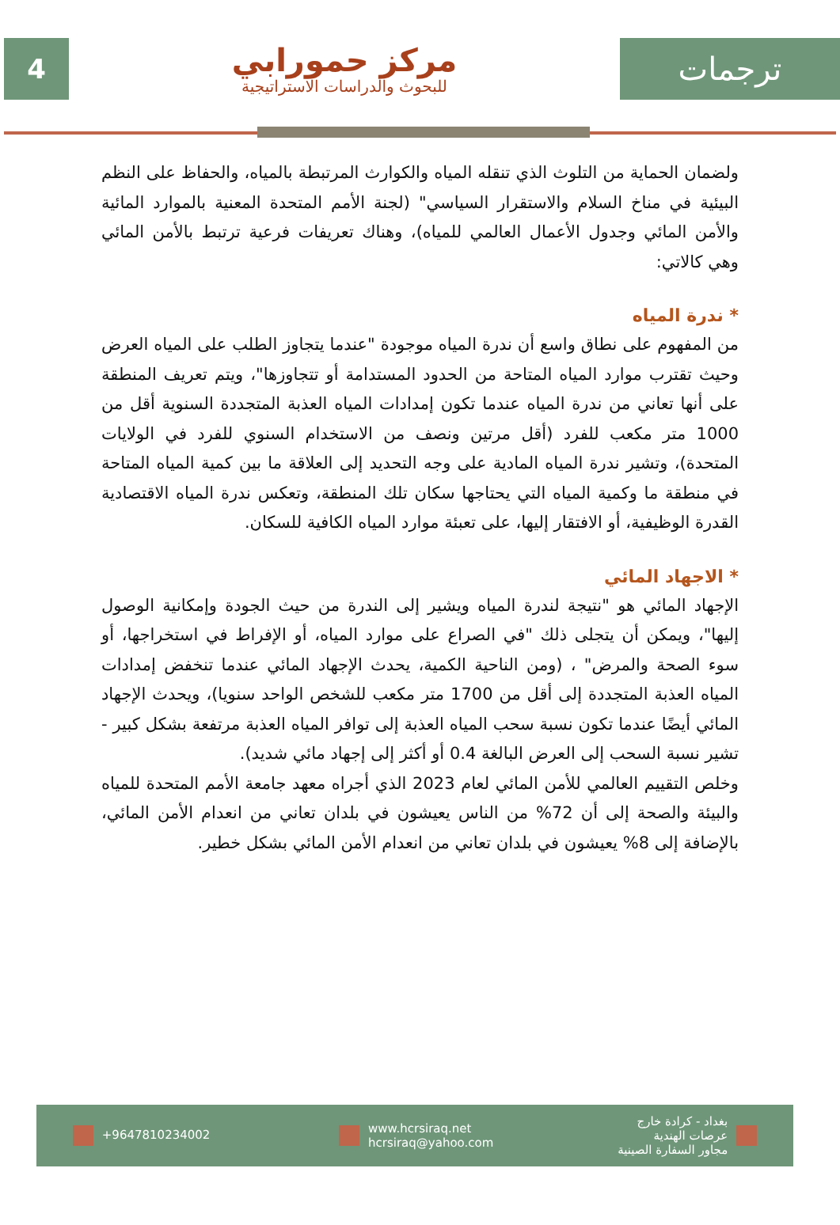4
مركز حمورابي
للبحوث والدراسات الاستراتيجية
ترجمات
ولضمان الحماية من التلوث الذي تنقله المياه والكوارث المرتبطة بالمياه، والحفاظ على النظم البيئية في مناخ السلام والاستقرار السياسي" (لجنة الأمم المتحدة المعنية بالموارد المائية والأمن المائي وجدول الأعمال العالمي للمياه)، وهناك تعريفات فرعية ترتبط بالأمن المائي وهي كالاتي:
* ندرة المياه
من المفهوم على نطاق واسع أن ندرة المياه موجودة "عندما يتجاوز الطلب على المياه العرض وحيث تقترب موارد المياه المتاحة من الحدود المستدامة أو تتجاوزها"، ويتم تعريف المنطقة على أنها تعاني من ندرة المياه عندما تكون إمدادات المياه العذبة المتجددة السنوية أقل من 1000 متر مكعب للفرد (أقل مرتين ونصف من الاستخدام السنوي للفرد في الولايات المتحدة)، وتشير ندرة المياه المادية على وجه التحديد إلى العلاقة ما بين كمية المياه المتاحة في منطقة ما وكمية المياه التي يحتاجها سكان تلك المنطقة، وتعكس ندرة المياه الاقتصادية القدرة الوظيفية، أو الافتقار إليها، على تعبئة موارد المياه الكافية للسكان.
* الاجهاد المائي
الإجهاد المائي هو "نتيجة لندرة المياه ويشير إلى الندرة من حيث الجودة وإمكانية الوصول إليها"، ويمكن أن يتجلى ذلك "في الصراع على موارد المياه، أو الإفراط في استخراجها، أو سوء الصحة والمرض" ، (ومن الناحية الكمية، يحدث الإجهاد المائي عندما تنخفض إمدادات المياه العذبة المتجددة إلى أقل من 1700 متر مكعب للشخص الواحد سنويا)، ويحدث الإجهاد المائي أيضًا عندما تكون نسبة سحب المياه العذبة إلى توافر المياه العذبة مرتفعة بشكل كبير - تشير نسبة السحب إلى العرض البالغة 0.4 أو أكثر إلى إجهاد مائي شديد).
وخلص التقييم العالمي للأمن المائي لعام 2023 الذي أجراه معهد جامعة الأمم المتحدة للمياه والبيئة والصحة إلى أن 72% من الناس يعيشون في بلدان تعاني من انعدام الأمن المائي، بالإضافة إلى 8% يعيشون في بلدان تعاني من انعدام الأمن المائي بشكل خطير.
+9647810234002
www.hcrsiraq.net
hcrsiraq@yahoo.com
بغداد - كرادة خارج
عرصات الهندية
مجاور السفارة الصينية